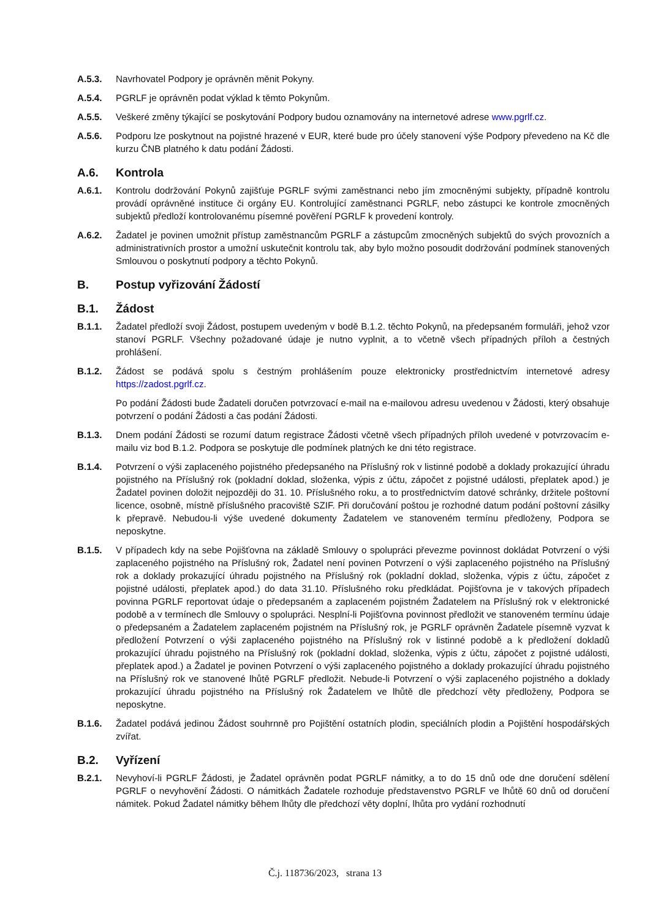A.5.3. Navrhovatel Podpory je oprávněn měnit Pokyny.
A.5.4. PGRLF je oprávněn podat výklad k těmto Pokynům.
A.5.5. Veškeré změny týkající se poskytování Podpory budou oznamovány na internetové adrese www.pgrlf.cz.
A.5.6. Podporu lze poskytnout na pojistné hrazené v EUR, které bude pro účely stanovení výše Podpory převedeno na Kč dle kurzu ČNB platného k datu podání Žádosti.
A.6. Kontrola
A.6.1. Kontrolu dodržování Pokynů zajišťuje PGRLF svými zaměstnanci nebo jím zmocněnými subjekty, případně kontrolu provádí oprávněné instituce či orgány EU. Kontrolující zaměstnanci PGRLF, nebo zástupci ke kontrole zmocněných subjektů předloží kontrolovanému písemné pověření PGRLF k provedení kontroly.
A.6.2. Žadatel je povinen umožnit přístup zaměstnancům PGRLF a zástupcům zmocněných subjektů do svých provozních a administrativních prostor a umožní uskutečnit kontrolu tak, aby bylo možno posoudit dodržování podmínek stanovených Smlouvou o poskytnutí podpory a těchto Pokynů.
B. Postup vyřizování Žádostí
B.1. Žádost
B.1.1. Žadatel předloží svoji Žádost, postupem uvedeným v bodě B.1.2. těchto Pokynů, na předepsaném formuláři, jehož vzor stanoví PGRLF. Všechny požadované údaje je nutno vyplnit, a to včetně všech případných příloh a čestných prohlášení.
B.1.2. Žádost se podává spolu s čestným prohlášením pouze elektronicky prostřednictvím internetové adresy https://zadost.pgrlf.cz.
Po podání Žádosti bude Žadateli doručen potvrzovací e-mail na e-mailovou adresu uvedenou v Žádosti, který obsahuje potvrzení o podání Žádosti a čas podání Žádosti.
B.1.3. Dnem podání Žádosti se rozumí datum registrace Žádosti včetně všech případných příloh uvedené v potvrzovacím e-mailu viz bod B.1.2. Podpora se poskytuje dle podmínek platných ke dni této registrace.
B.1.4. Potvrzení o výši zaplaceného pojistného předepsaného na Příslušný rok v listinné podobě a doklady prokazující úhradu pojistného na Příslušný rok (pokladní doklad, složenka, výpis z účtu, zápočet z pojistné události, přeplatek apod.) je Žadatel povinen doložit nejpozději do 31. 10. Příslušného roku, a to prostřednictvím datové schránky, držitele poštovní licence, osobně, místně příslušného pracoviště SZIF. Při doručování poštou je rozhodné datum podání poštovní zásilky k přepravě. Nebudou-li výše uvedené dokumenty Žadatelem ve stanoveném termínu předloženy, Podpora se neposkytne.
B.1.5. V případech kdy na sebe Pojišťovna na základě Smlouvy o spolupráci převezme povinnost dokládat Potvrzení o výši zaplaceného pojistného na Příslušný rok, Žadatel není povinen Potvrzení o výši zaplaceného pojistného na Příslušný rok a doklady prokazující úhradu pojistného na Příslušný rok (pokladní doklad, složenka, výpis z účtu, zápočet z pojistné události, přeplatek apod.) do data 31.10. Příslušného roku předkládat. Pojišťovna je v takových případech povinna PGRLF reportovat údaje o předepsaném a zaplaceném pojistném Žadatelem na Příslušný rok v elektronické podobě a v termínech dle Smlouvy o spolupráci. Nesplní-li Pojišťovna povinnost předložit ve stanoveném termínu údaje o předepsaném a Žadatelem zaplaceném pojistném na Příslušný rok, je PGRLF oprávněn Žadatele písemně vyzvat k předložení Potvrzení o výši zaplaceného pojistného na Příslušný rok v listinné podobě a k předložení dokladů prokazující úhradu pojistného na Příslušný rok (pokladní doklad, složenka, výpis z účtu, zápočet z pojistné události, přeplatek apod.) a Žadatel je povinen Potvrzení o výši zaplaceného pojistného a doklady prokazující úhradu pojistného na Příslušný rok ve stanovené lhůtě PGRLF předložit. Nebude-li Potvrzení o výši zaplaceného pojistného a doklady prokazující úhradu pojistného na Příslušný rok Žadatelem ve lhůtě dle předchozí věty předloženy, Podpora se neposkytne.
B.1.6. Žadatel podává jedinou Žádost souhrnně pro Pojištění ostatních plodin, speciálních plodin a Pojištění hospodářských zvířat.
B.2. Vyřízení
B.2.1. Nevyhoví-li PGRLF Žádosti, je Žadatel oprávněn podat PGRLF námitky, a to do 15 dnů ode dne doručení sdělení PGRLF o nevyhovění Žádosti. O námitkách Žadatele rozhoduje představenstvo PGRLF ve lhůtě 60 dnů od doručení námitek. Pokud Žadatel námitky během lhůty dle předchozí věty doplní, lhůta pro vydání rozhodnutí
Č.j. 118736/2023, strana 13